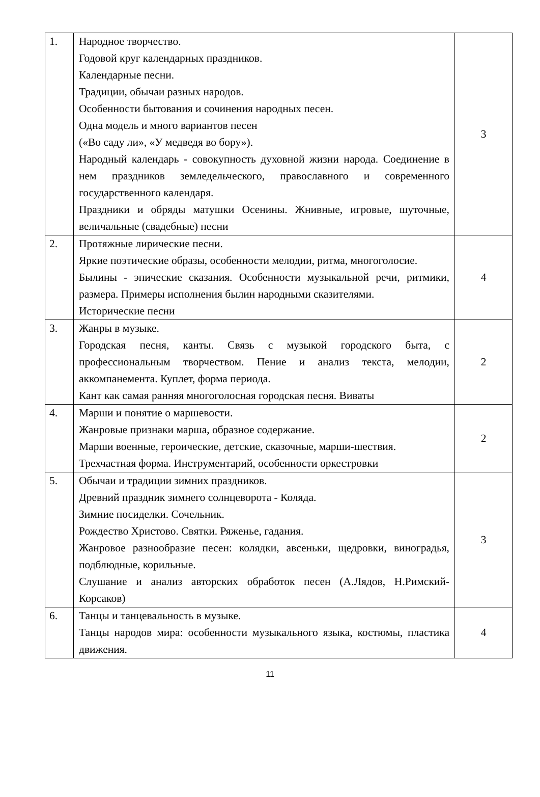| 1. | Народное творчество. Годовой круг календарных праздников. Календарные песни. Традиции, обычаи разных народов. Особенности бытования и сочинения народных песен. Одна модель и много вариантов песен («Во саду ли», «У медведя во бору»). Народный календарь - совокупность духовной жизни народа. Соединение в нем праздников земледельческого, православного и современного государственного календаря. Праздники и обряды матушки Осенины. Жнивные, игровые, шуточные, величальные (свадебные) песни | 3 |
| 2. | Протяжные лирические песни. Яркие поэтические образы, особенности мелодии, ритма, многоголосие. Былины - эпические сказания. Особенности музыкальной речи, ритмики, размера. Примеры исполнения былин народными сказителями. Исторические песни | 4 |
| 3. | Жанры в музыке. Городская песня, канты. Связь с музыкой городского быта, с профессиональным творчеством. Пение и анализ текста, мелодии, аккомпанемента. Куплет, форма периода. Кант как самая ранняя многоголосная городская песня. Виваты | 2 |
| 4. | Марши и понятие о маршевости. Жанровые признаки марша, образное содержание. Марши военные, героические, детские, сказочные, марши-шествия. Трехчастная форма. Инструментарий, особенности оркестровки | 2 |
| 5. | Обычаи и традиции зимних праздников. Древний праздник зимнего солнцеворота - Коляда. Зимние посиделки. Сочельник. Рождество Христово. Святки. Ряженье, гадания. Жанровое разнообразие песен: колядки, авсеньки, щедровки, виноградья, подблюдные, корильные. Слушание и анализ авторских обработок песен (А.Лядов, Н.Римский-Корсаков) | 3 |
| 6. | Танцы и танцевальность в музыке. Танцы народов мира: особенности музыкального языка, костюмы, пластика движения. | 4 |
11